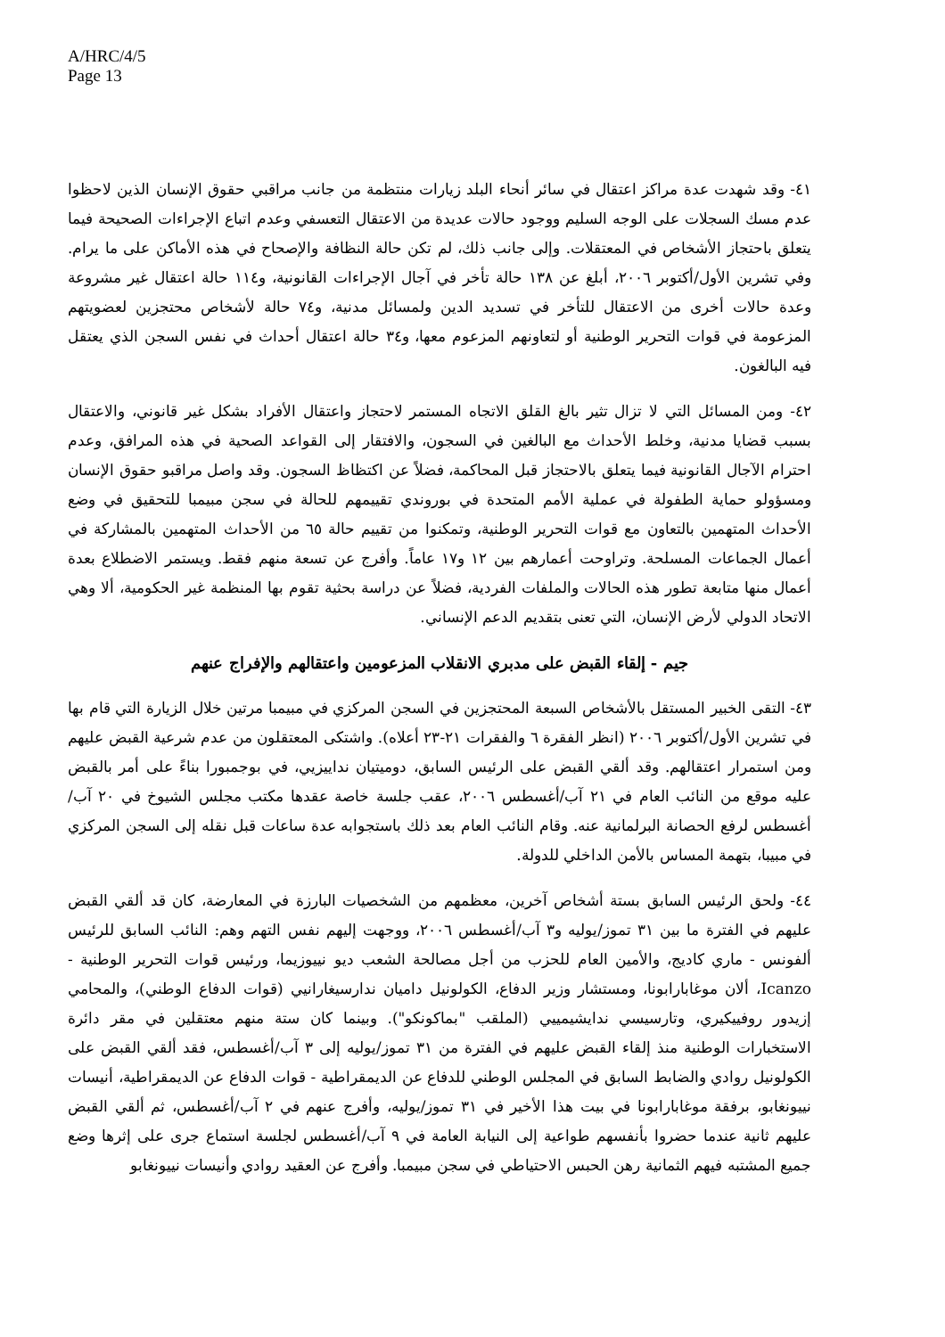A/HRC/4/5
Page 13
٤١- وقد شهدت عدة مراكز اعتقال في سائر أنحاء البلد زيارات منتظمة من جانب مراقبي حقوق الإنسان الذين لاحظوا عدم مسك السجلات على الوجه السليم ووجود حالات عديدة من الاعتقال التعسفي وعدم اتباع الإجراءات الصحيحة فيما يتعلق باحتجاز الأشخاص في المعتقلات. وإلى جانب ذلك، لم تكن حالة النظافة والإصحاح في هذه الأماكن على ما يرام. وفي تشرين الأول/أكتوبر ٢٠٠٦، أبلغ عن ١٣٨ حالة تأخر في آجال الإجراءات القانونية، و١١٤ حالة اعتقال غير مشروعة وعدة حالات أخرى من الاعتقال للتأخر في تسديد الدين ولمسائل مدنية، و٧٤ حالة لأشخاص محتجزين لعضويتهم المزعومة في قوات التحرير الوطنية أو لتعاونهم المزعوم معها، و٣٤ حالة اعتقال أحداث في نفس السجن الذي يعتقل فيه البالغون.
٤٢- ومن المسائل التي لا تزال تثير بالغ القلق الاتجاه المستمر لاحتجاز واعتقال الأفراد بشكل غير قانوني، والاعتقال بسبب قضايا مدنية، وخلط الأحداث مع البالغين في السجون، والافتقار إلى القواعد الصحية في هذه المرافق، وعدم احترام الآجال القانونية فيما يتعلق بالاحتجاز قبل المحاكمة، فضلاً عن اكتظاظ السجون. وقد واصل مراقبو حقوق الإنسان ومسؤولو حماية الطفولة في عملية الأمم المتحدة في بوروندي تقييمهم للحالة في سجن مبيمبا للتحقيق في وضع الأحداث المتهمين بالتعاون مع قوات التحرير الوطنية، وتمكنوا من تقييم حالة ٦٥ من الأحداث المتهمين بالمشاركة في أعمال الجماعات المسلحة. وتراوحت أعمارهم بين ١٢ و١٧ عاماً. وأفرج عن تسعة منهم فقط. ويستمر الاضطلاع بعدة أعمال منها متابعة تطور هذه الحالات والملفات الفردية، فضلاً عن دراسة بحثية تقوم بها المنظمة غير الحكومية، ألا وهي الاتحاد الدولي لأرض الإنسان، التي تعنى بتقديم الدعم الإنساني.
جيم - إلقاء القبض على مدبري الانقلاب المزعومين واعتقالهم والإفراج عنهم
٤٣- التقى الخبير المستقل بالأشخاص السبعة المحتجزين في السجن المركزي في مبيمبا مرتين خلال الزيارة التي قام بها في تشرين الأول/أكتوبر ٢٠٠٦ (انظر الفقرة ٦ والفقرات ٢١-٢٣ أعلاه). واشتكى المعتقلون من عدم شرعية القبض عليهم ومن استمرار اعتقالهم. وقد ألقي القبض على الرئيس السابق، دوميتيان نداييزيي، في بوجمبورا بناءً على أمر بالقبض عليه موقع من النائب العام في ٢١ آب/أغسطس ٢٠٠٦، عقب جلسة خاصة عقدها مكتب مجلس الشيوخ في ٢٠ آب/أغسطس لرفع الحصانة البرلمانية عنه. وقام النائب العام بعد ذلك باستجوابه عدة ساعات قبل نقله إلى السجن المركزي في مبيبا، بتهمة المساس بالأمن الداخلي للدولة.
٤٤- ولحق الرئيس السابق بستة أشخاص آخرين، معظمهم من الشخصيات البارزة في المعارضة، كان قد ألقي القبض عليهم في الفترة ما بين ٣١ تموز/يوليه و٣ آب/أغسطس ٢٠٠٦، ووجهت إليهم نفس التهم وهم: النائب السابق للرئيس ألفونس - ماري كاديج، والأمين العام للحزب من أجل مصالحة الشعب ديو نييوزيما، ورئيس قوات التحرير الوطنية - Icanzo، ألان موغابارابونا، ومستشار وزير الدفاع، الكولونيل داميان ندارسيغارانيي (قوات الدفاع الوطني)، والمحامي إزيدور روفييكيري، وتارسيسي ندايشيمييي (الملقب "بماكونكو"). وبينما كان ستة منهم معتقلين في مقر دائرة الاستخبارات الوطنية منذ إلقاء القبض عليهم في الفترة من ٣١ تموز/يوليه إلى ٣ آب/أغسطس، فقد ألقي القبض على الكولونيل روادي والضابط السابق في المجلس الوطني للدفاع عن الديمقراطية - قوات الدفاع عن الديمقراطية، أنيسات نييونغابو، برفقة موغابارابونا في بيت هذا الأخير في ٣١ تموز/يوليه، وأفرج عنهم في ٢ آب/أغسطس، ثم ألقي القبض عليهم ثانية عندما حضروا بأنفسهم طواعية إلى النيابة العامة في ٩ آب/أغسطس لجلسة استماع جرى على إثرها وضع جميع المشتبه فيهم الثمانية رهن الحبس الاحتياطي في سجن مبيمبا. وأفرج عن العقيد روادي وأنيسات نييونغابو